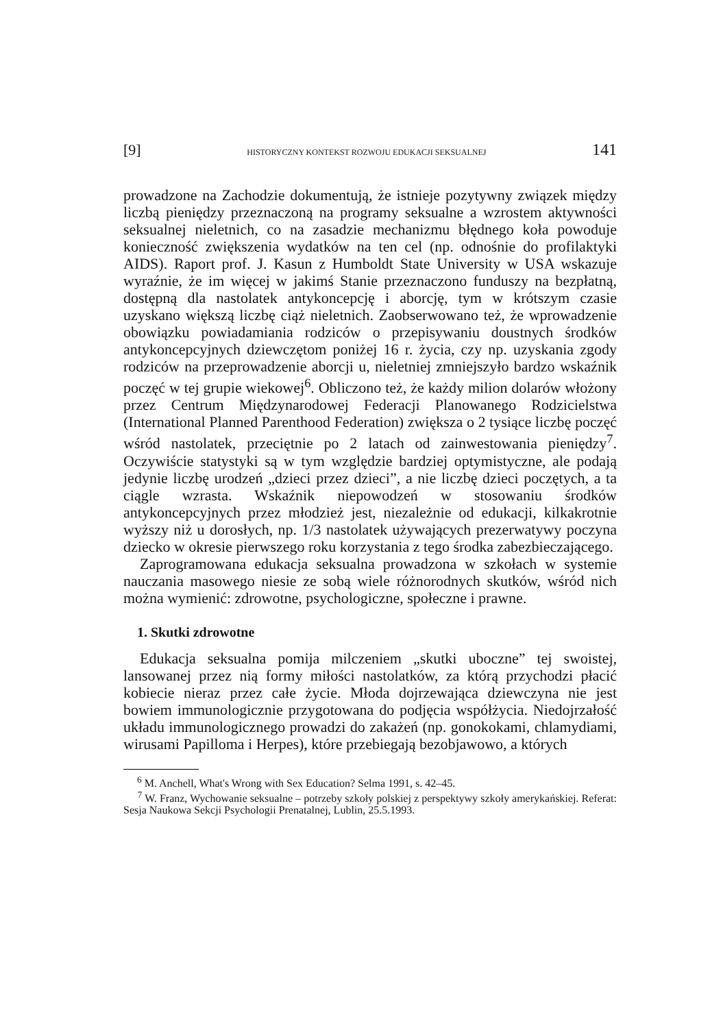[9] HISTORYCZNY KONTEKST ROZWOJU EDUKACJI SEKSUALNEJ 141
prowadzone na Zachodzie dokumentują, że istnieje pozytywny związek między liczbą pieniędzy przeznaczoną na programy seksualne a wzrostem aktywności seksualnej nieletnich, co na zasadzie mechanizmu błędnego koła powoduje konieczność zwiększenia wydatków na ten cel (np. odnośnie do profilaktyki AIDS). Raport prof. J. Kasun z Humboldt State University w USA wskazuje wyraźnie, że im więcej w jakimś Stanie przeznaczono funduszy na bezpłatną, dostępną dla nastolatek antykoncepcję i aborcję, tym w krótszym czasie uzyskano większą liczbę ciąż nieletnich. Zaobserwowano też, że wprowadzenie obowiązku powiadamiania rodziców o przepisywaniu doustnych środków antykoncepcyjnych dziewczętom poniżej 16 r. życia, czy np. uzyskania zgody rodziców na przeprowadzenie aborcji u, nieletniej zmniejszyło bardzo wskaźnik poczęć w tej grupie wiekowej<sup>6</sup>. Obliczono też, że każdy milion dolarów włożony przez Centrum Międzynarodowej Federacji Planowanego Rodzicielstwa (International Planned Parenthood Federation) zwiększa o 2 tysiące liczbę poczęć wśród nastolatek, przeciętnie po 2 latach od zainwestowania pieniędzy<sup>7</sup>. Oczywiście statystyki są w tym względzie bardziej optymistyczne, ale podają jedynie liczbę urodzeń „dzieci przez dzieci”, a nie liczbę dzieci poczętych, a ta ciągle wzrasta. Wskaźnik niepowodzeń w stosowaniu środków antykoncepcyjnych przez młodzież jest, niezależnie od edukacji, kilkakrotnie wyższy niż u dorosłych, np. 1/3 nastolatek używających prezerwatywy poczyna dziecko w okresie pierwszego roku korzystania z tego środka zabezbieczającego.
Zaprogramowana edukacja seksualna prowadzona w szkołach w systemie nauczania masowego niesie ze sobą wiele różnorodnych skutków, wśród nich można wymienić: zdrowotne, psychologiczne, społeczne i prawne.
1. Skutki zdrowotne
Edukacja seksualna pomija milczeniem „skutki uboczne” tej swoistej, lansowanej przez nią formy miłości nastolatków, za którą przychodzi płacić kobiecie nieraz przez całe życie. Młoda dojrzewająca dziewczyna nie jest bowiem immunologicznie przygotowana do podjęcia współżycia. Niedojrzałość układu immunologicznego prowadzi do zakażeń (np. gonokokami, chlamydiami, wirusami Papilloma i Herpes), które przebiegają bezobjawowo, a których
<sup>6</sup> M. Anchell, What's Wrong with Sex Education? Selma 1991, s. 42–45.
<sup>7</sup> W. Franz, Wychowanie seksualne – potrzeby szkoły polskiej z perspektywy szkoły amerykańskiej. Referat: Sesja Naukowa Sekcji Psychologii Prenatalnej, Lublin, 25.5.1993.